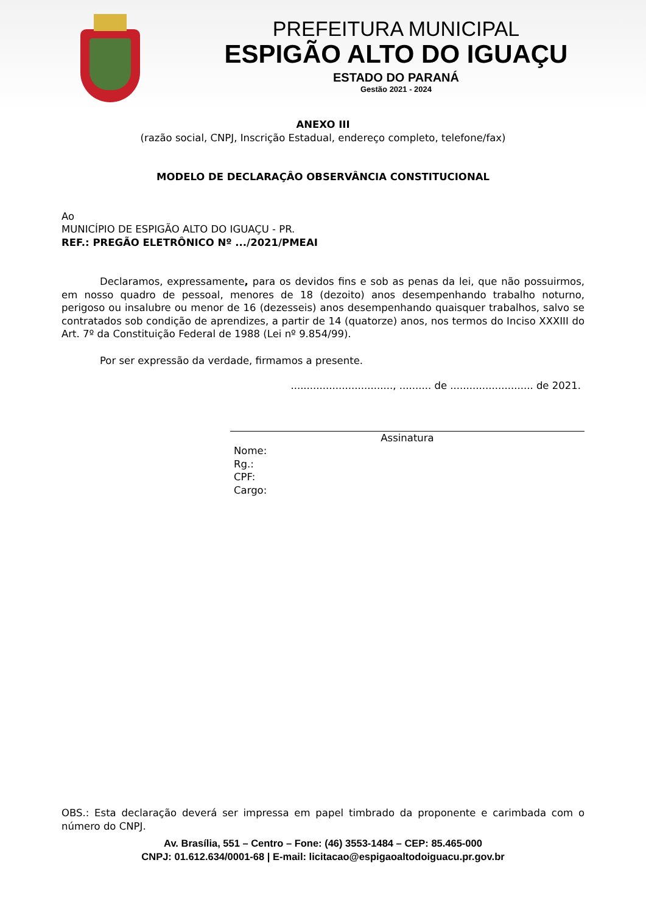PREFEITURA MUNICIPAL
ESPIGÃO ALTO DO IGUAÇU
ESTADO DO PARANÁ
Gestão 2021 - 2024
ANEXO III
(razão social, CNPJ, Inscrição Estadual, endereço completo, telefone/fax)
MODELO DE DECLARAÇÂO OBSERVÂNCIA CONSTITUCIONAL
Ao
MUNICÍPIO DE ESPIGÃO ALTO DO IGUAÇU - PR.
REF.: PREGÃO ELETRÔNICO Nº .../2021/PMEAI
Declaramos, expressamente, para os devidos fins e sob as penas da lei, que não possuirmos, em nosso quadro de pessoal, menores de 18 (dezoito) anos desempenhando trabalho noturno, perigoso ou insalubre ou menor de 16 (dezesseis) anos desempenhando quaisquer trabalhos, salvo se contratados sob condição de aprendizes, a partir de 14 (quatorze) anos, nos termos do Inciso XXXIII do Art. 7º da Constituição Federal de 1988 (Lei nº 9.854/99).
Por ser expressão da verdade, firmamos a presente.
................................, .......... de .......................... de 2021.
Assinatura
Nome:
Rg.:
CPF:
Cargo:
OBS.: Esta declaração deverá ser impressa em papel timbrado da proponente e carimbada com o número do CNPJ.
Av. Brasília, 551 – Centro – Fone: (46) 3553-1484 – CEP: 85.465-000
CNPJ: 01.612.634/0001-68 | E-mail: licitacao@espigaoaltodoiguacu.pr.gov.br